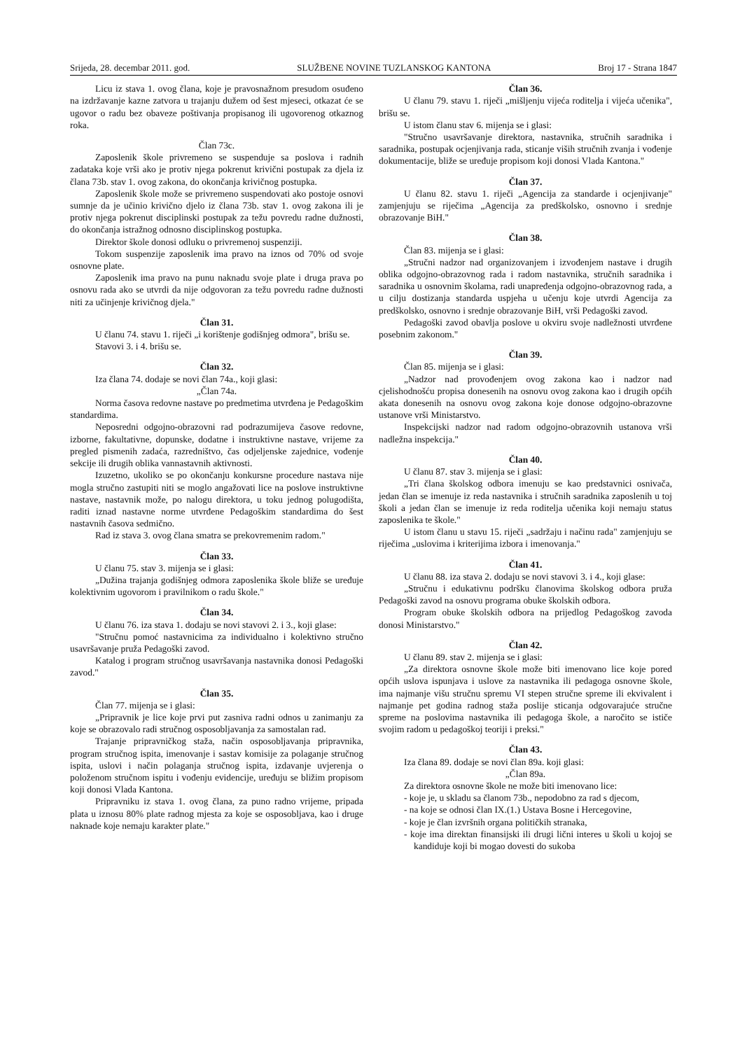Srijeda, 28. decembar 2011. god. SLUŽBENE NOVINE TUZLANSKOG KANTONA Broj 17 - Strana 1847
Licu iz stava 1. ovog člana, koje je pravosnažnom presudom osuđeno na izdržavanje kazne zatvora u trajanju dužem od šest mjeseci, otkazat će se ugovor o radu bez obaveze poštivanja propisanog ili ugovorenog otkaznog roka.
Član 73c.
Zaposlenik škole privremeno se suspenduje sa poslova i radnih zadataka koje vrši ako je protiv njega pokrenut krivični postupak za djela iz člana 73b. stav 1. ovog zakona, do okončanja krivičnog postupka.
Zaposlenik škole može se privremeno suspendovati ako postoje osnovi sumnje da je učinio krivično djelo iz člana 73b. stav 1. ovog zakona ili je protiv njega pokrenut disciplinski postupak za težu povredu radne dužnosti, do okončanja istražnog odnosno disciplinskog postupka.
Direktor škole donosi odluku o privremenoj suspenziji.
Tokom suspenzije zaposlenik ima pravo na iznos od 70% od svoje osnovne plate.
Zaposlenik ima pravo na punu naknadu svoje plate i druga prava po osnovu rada ako se utvrdi da nije odgovoran za težu povredu radne dužnosti niti za učinjenje krivičnog djela."
Član 31.
U članu 74. stavu 1. riječi „i korištenje godišnjeg odmora", brišu se.
Stavovi 3. i 4. brišu se.
Član 32.
Iza člana 74. dodaje se novi član 74a., koji glasi:
„Član 74a.
Norma časova redovne nastave po predmetima utvrđena je Pedagoškim standardima.
Neposredni odgojno-obrazovni rad podrazumijeva časove redovne, izborne, fakultativne, dopunske, dodatne i instruktivne nastave, vrijeme za pregled pismenih zadaća, razredništvo, čas odjeljenske zajednice, vođenje sekcije ili drugih oblika vannastavnih aktivnosti.
Izuzetno, ukoliko se po okončanju konkursne procedure nastava nije mogla stručno zastupiti niti se moglo angažovati lice na poslove instruktivne nastave, nastavnik može, po nalogu direktora, u toku jednog polugodišta, raditi iznad nastavne norme utvrđene Pedagoškim standardima do šest nastavnih časova sedmično.
Rad iz stava 3. ovog člana smatra se prekovremenim radom."
Član 33.
U članu 75. stav 3. mijenja se i glasi:
„Dužina trajanja godišnjeg odmora zaposlenika škole bliže se uređuje kolektivnim ugovorom i pravilnikom o radu škole."
Član 34.
U članu 76. iza stava 1. dodaju se novi stavovi 2. i 3., koji glase:
"Stručnu pomoć nastavnicima za individualno i kolektivno stručno usavršavanje pruža Pedagoški zavod.
Katalog i program stručnog usavršavanja nastavnika donosi Pedagoški zavod."
Član 35.
Član 77. mijenja se i glasi:
„Pripravnik je lice koje prvi put zasniva radni odnos u zanimanju za koje se obrazovalo radi stručnog osposobljavanja za samostalan rad.
Trajanje pripravničkog staža, način osposobljavanja pripravnika, program stručnog ispita, imenovanje i sastav komisije za polaganje stručnog ispita, uslovi i način polaganja stručnog ispita, izdavanje uvjerenja o položenom stručnom ispitu i vođenju evidencije, uređuju se bližim propisom koji donosi Vlada Kantona.
Pripravniku iz stava 1. ovog člana, za puno radno vrijeme, pripada plata u iznosu 80% plate radnog mjesta za koje se osposobljava, kao i druge naknade koje nemaju karakter plate."
Član 36.
U članu 79. stavu 1. riječi „mišljenju vijeća roditelja i vijeća učenika", brišu se.
U istom članu stav 6. mijenja se i glasi:
"Stručno usavršavanje direktora, nastavnika, stručnih saradnika i saradnika, postupak ocjenjivanja rada, sticanje viših stručnih zvanja i vođenje dokumentacije, bliže se uređuje propisom koji donosi Vlada Kantona."
Član 37.
U članu 82. stavu 1. riječi „Agencija za standarde i ocjenjivanje" zamjenjuju se riječima „Agencija za predškolsko, osnovno i srednje obrazovanje BiH."
Član 38.
Član 83. mijenja se i glasi:
„Stručni nadzor nad organizovanjem i izvođenjem nastave i drugih oblika odgojno-obrazovnog rada i radom nastavnika, stručnih saradnika i saradnika u osnovnim školama, radi unapređenja odgojno-obrazovnog rada, a u cilju dostizanja standarda uspjeha u učenju koje utvrdi Agencija za predškolsko, osnovno i srednje obrazovanje BiH, vrši Pedagoški zavod.
Pedagoški zavod obavlja poslove u okviru svoje nadležnosti utvrđene posebnim zakonom."
Član 39.
Član 85. mijenja se i glasi:
„Nadzor nad provođenjem ovog zakona kao i nadzor nad cjelishodnošću propisa donesenih na osnovu ovog zakona kao i drugih općih akata donesenih na osnovu ovog zakona koje donose odgojno-obrazovne ustanove vrši Ministarstvo.
Inspekcijski nadzor nad radom odgojno-obrazovnih ustanova vrši nadležna inspekcija."
Član 40.
U članu 87. stav 3. mijenja se i glasi:
„Tri člana školskog odbora imenuju se kao predstavnici osnivača, jedan član se imenuje iz reda nastavnika i stručnih saradnika zaposlenih u toj školi a jedan član se imenuje iz reda roditelja učenika koji nemaju status zaposlenika te škole."
U istom članu u stavu 15. riječi „sadržaju i načinu rada" zamjenjuju se riječima „uslovima i kriterijima izbora i imenovanja."
Član 41.
U članu 88. iza stava 2. dodaju se novi stavovi 3. i 4., koji glase:
„Stručnu i edukativnu podršku članovima školskog odbora pruža Pedagoški zavod na osnovu programa obuke školskih odbora.
Program obuke školskih odbora na prijedlog Pedagoškog zavoda donosi Ministarstvo."
Član 42.
U članu 89. stav 2. mijenja se i glasi:
„Za direktora osnovne škole može biti imenovano lice koje pored općih uslova ispunjava i uslove za nastavnika ili pedagoga osnovne škole, ima najmanje višu stručnu spremu VI stepen stručne spreme ili ekvivalent i najmanje pet godina radnog staža poslije sticanja odgovarajuće stručne spreme na poslovima nastavnika ili pedagoga škole, a naročito se ističe svojim radom u pedagoškoj teoriji i preksi."
Član 43.
Iza člana 89. dodaje se novi član 89a. koji glasi:
„Član 89a.
Za direktora osnovne škole ne može biti imenovano lice:
- koje je, u skladu sa članom 73b., nepodobno za rad s djecom,
- na koje se odnosi član IX.(1.) Ustava Bosne i Hercegovine,
- koje je član izvršnih organa političkih stranaka,
- koje ima direktan finansijski ili drugi lični interes u školi u kojoj se kandiduje koji bi mogao dovesti do sukoba